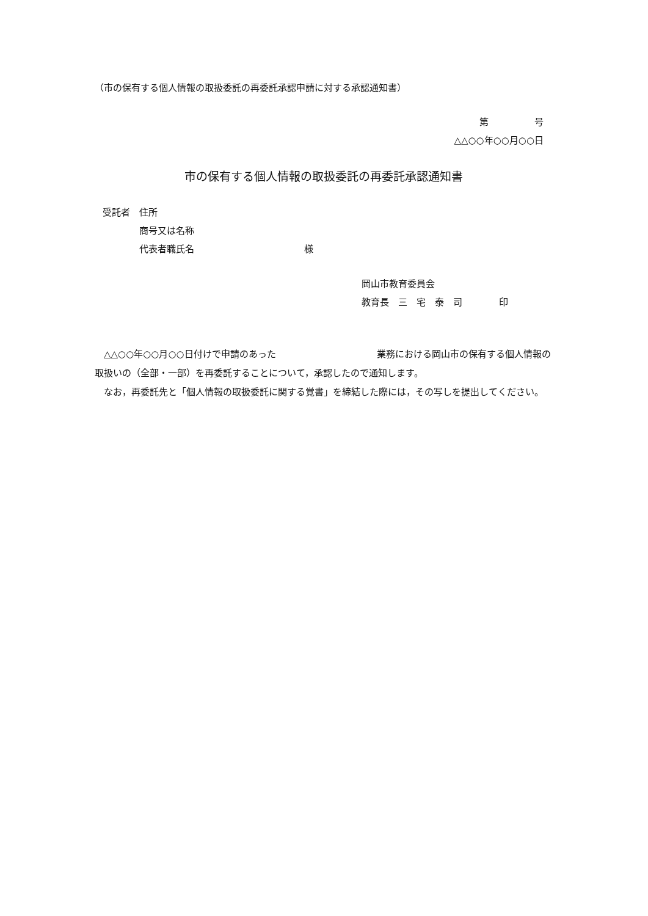（市の保有する個人情報の取扱委託の再委託承認申請に対する承認通知書）
第　　　　　号
△△○○年○○月○○日
市の保有する個人情報の取扱委託の再委託承認通知書
受託者　住所
　　　　商号又は名称
　　　　代表者職氏名　　　　　　　　　　　　様
岡山市教育委員会
教育長　三　宅　泰　司　　　　印
　△△○○年○○月○○日付けで申請のあった　　　　　　　　　　　業務における岡山市の保有する個人情報の取扱いの（全部・一部）を再委託することについて，承認したので通知します。
　なお，再委託先と「個人情報の取扱委託に関する覚書」を締結した際には，その写しを提出してください。